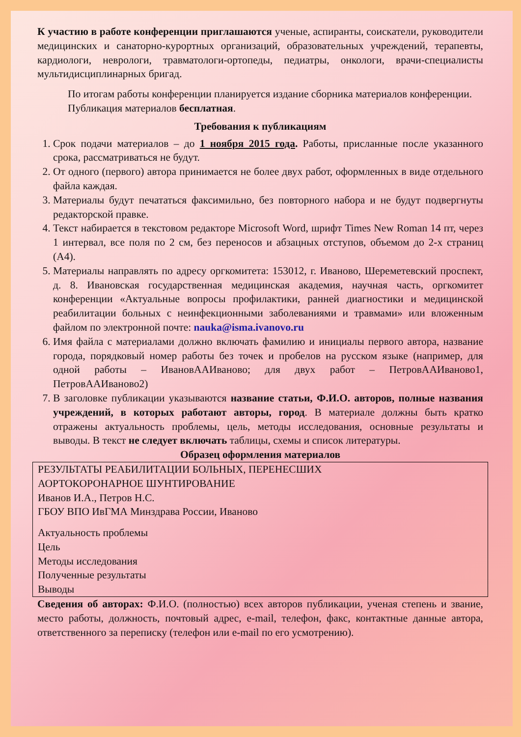К участию в работе конференции приглашаются ученые, аспиранты, соискатели, руководители медицинских и санаторно-курортных организаций, образовательных учреждений, терапевты, кардиологи, неврологи, травматологи-ортопеды, педиатры, онкологи, врачи-специалисты мультидисциплинарных бригад.
По итогам работы конференции планируется издание сборника материалов конференции.
Публикация материалов бесплатная.
Требования к публикациям
1. Срок подачи материалов – до 1 ноября 2015 года. Работы, присланные после указанного срока, рассматриваться не будут.
2. От одного (первого) автора принимается не более двух работ, оформленных в виде отдельного файла каждая.
3. Материалы будут печататься факсимильно, без повторного набора и не будут подвергнуты редакторской правке.
4. Текст набирается в текстовом редакторе Microsoft Word, шрифт Times New Roman 14 пт, через 1 интервал, все поля по 2 см, без переносов и абзацных отступов, объемом до 2-х страниц (А4).
5. Материалы направлять по адресу оргкомитета: 153012, г. Иваново, Шереметевский проспект, д. 8. Ивановская государственная медицинская академия, научная часть, оргкомитет конференции «Актуальные вопросы профилактики, ранней диагностики и медицинской реабилитации больных с неинфекционными заболеваниями и травмами» или вложенным файлом по электронной почте: nauka@isma.ivanovo.ru
6. Имя файла с материалами должно включать фамилию и инициалы первого автора, название города, порядковый номер работы без точек и пробелов на русском языке (например, для одной работы – ИвановААИваново; для двух работ – ПетровААИваново1, ПетровААИваново2)
7. В заголовке публикации указываются название статьи, Ф.И.О. авторов, полные названия учреждений, в которых работают авторы, город. В материале должны быть кратко отражены актуальность проблемы, цель, методы исследования, основные результаты и выводы. В текст не следует включать таблицы, схемы и список литературы.
Образец оформления материалов
РЕЗУЛЬТАТЫ РЕАБИЛИТАЦИИ БОЛЬНЫХ, ПЕРЕНЕСШИХ
АОРТОКОРОНАРНОЕ ШУНТИРОВАНИЕ
Иванов И.А., Петров Н.С.
ГБОУ ВПО ИвГМА Минздрава России, Иваново
Актуальность проблемы
Цель
Методы исследования
Полученные результаты
Выводы
Сведения об авторах: Ф.И.О. (полностью) всех авторов публикации, ученая степень и звание, место работы, должность, почтовый адрес, e-mail, телефон, факс, контактные данные автора, ответственного за переписку (телефон или e-mail по его усмотрению).